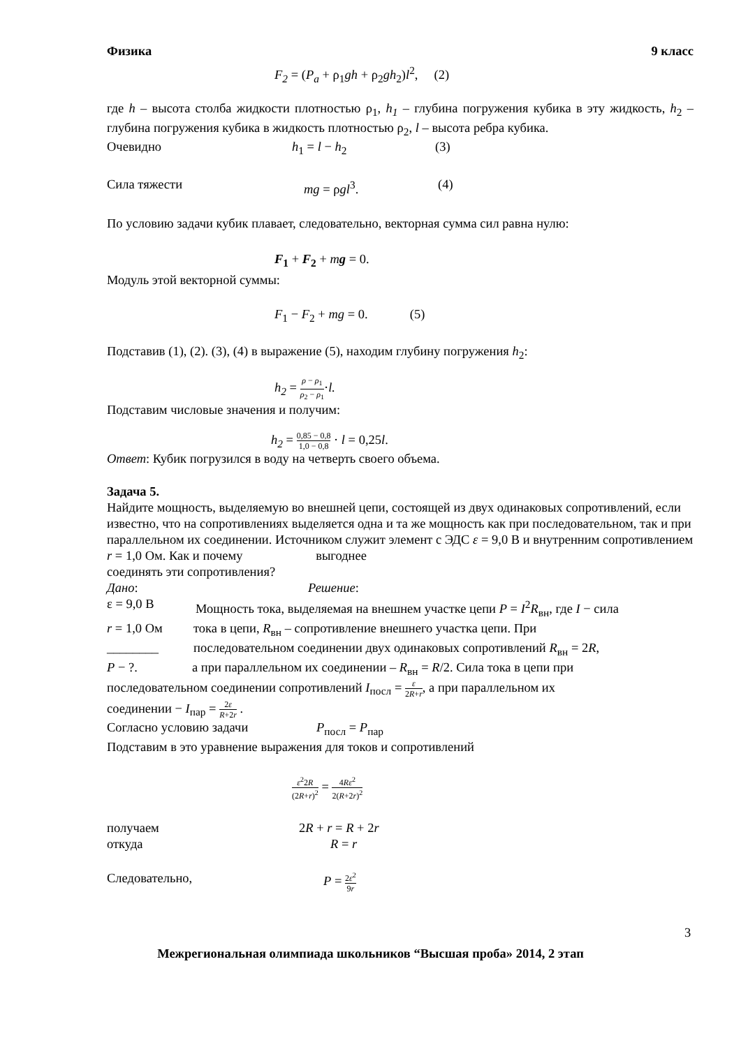Физика 9 класс
F<sub>2</sub> = (P<sub>a</sub> + ρ<sub>1</sub>gh + ρ<sub>2</sub>gh<sub>2</sub>)l<sup>2</sup>, (2)
где h – высота столба жидкости плотностью ρ<sub>1</sub>, h<sub>1</sub> – глубина погружения кубика в эту жидкость, h<sub>2</sub> – глубина погружения кубика в жидкость плотностью ρ<sub>2</sub>, l – высота ребра кубика.
Очевидно h<sub>1</sub> = l − h<sub>2</sub> (3)
Сила тяжести mg = ρgl<sup>3</sup>. (4)
По условию задачи кубик плавает, следовательно, векторная сумма сил равна нулю:
F<sub>1</sub> + F<sub>2</sub> + mg = 0.
Модуль этой векторной суммы:
F<sub>1</sub> − F<sub>2</sub> + mg = 0. (5)
Подставив (1), (2). (3), (4) в выражение (5), находим глубину погружения h<sub>2</sub>:
h<sub>2</sub> = ρ − ρ<sub>1</sub> ρ<sub>2</sub> − ρ<sub>1</sub>·l.
Подставим числовые значения и получим:
h<sub>2</sub> = 0,85 − 0,8 1,0 − 0,8 · l = 0,25l.
Ответ: Кубик погрузился в воду на четверть своего объема.
Задача 5.
Найдите мощность, выделяемую во внешней цепи, состоящей из двух одинаковых сопротивлений, если известно, что на сопротивлениях выделяется одна и та же мощность как при последовательном, так и при параллельном их соединении. Источником служит элемент с ЭДС ε = 9,0 В и внутренним сопротивлением r = 1,0 Ом. Как и почему выгоднее
соединять эти сопротивления?
Дано: Решение:
ε = 9,0 В Мощность тока, выделяемая на внешнем участке цепи P = I<sup>2</sup>R<sub>вн</sub>, где I − сила
r = 1,0 Ом тока в цепи, R<sub>вн</sub> – сопротивление внешнего участка цепи. При
________ последовательном соединении двух одинаковых сопротивлений R<sub>вн</sub> = 2R,
P − ?. а при параллельном их соединении – R<sub>вн</sub> = R/2. Сила тока в цепи при
последовательном соединении сопротивлений I<sub>посл</sub> = ε 2R+r, а при параллельном их
соединении − I<sub>пар</sub> = 2ε R+2r .
Согласно условию задачи P<sub>посл</sub> = P<sub>пар</sub>
Подставим в это уравнение выражения для токов и сопротивлений
ε<sup>2</sup>2R (2R+r)<sup>2</sup> = 4Rε<sup>2</sup> 2(R+2r)<sup>2</sup>
получаем 2R + r = R + 2r
откуда R = r
Следовательно, P = 2ε<sup>2</sup> 9r
3
Межрегиональная олимпиада школьников “Высшая проба» 2014, 2 этап